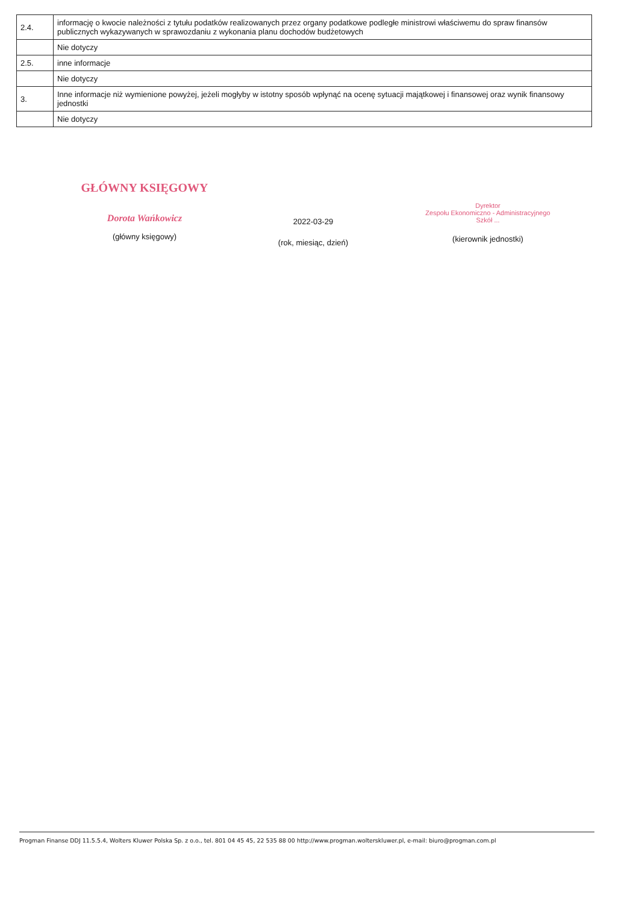| 2.4. | informację o kwocie należności z tytułu podatków realizowanych przez organy podatkowe podległe ministrowi właściwemu do spraw finansów publicznych wykazywanych w sprawozdaniu z wykonania planu dochodów budżetowych |
| | Nie dotyczy |
| 2.5. | inne informacje |
| | Nie dotyczy |
| 3. | Inne informacje niż wymienione powyżej, jeżeli mogłyby w istotny sposób wpłynąć na ocenę sytuacji majątkowej i finansowej oraz wynik finansowy jednostki |
| | Nie dotyczy |
GŁÓWNY KSIĘGOWY
Dorota Wańkowicz
(główny księgowy)
2022-03-29
(rok, miesiąc, dzień)
Dyrektor
Zespołu Ekonomiczno - Administracyjnego
Szkół ...
(kierownik jednostki)
Progman Finanse DDJ 11.5.5.4, Wolters Kluwer Polska Sp. z o.o., tel. 801 04 45 45, 22 535 88 00 http://www.progman.wolterskluwer.pl, e-mail: biuro@progman.com.pl